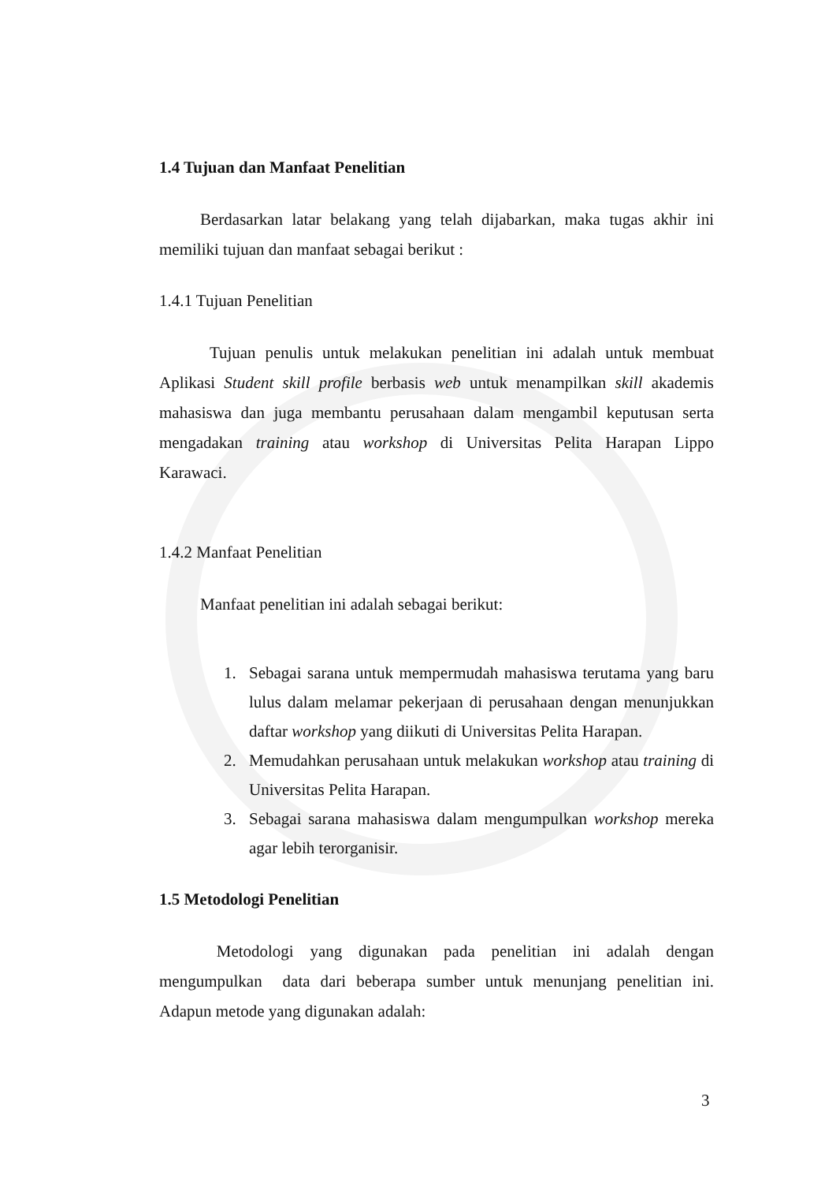1.4 Tujuan dan Manfaat Penelitian
Berdasarkan latar belakang yang telah dijabarkan, maka tugas akhir ini memiliki tujuan dan manfaat sebagai berikut :
1.4.1 Tujuan Penelitian
Tujuan penulis untuk melakukan penelitian ini adalah untuk membuat Aplikasi Student skill profile berbasis web untuk menampilkan skill akademis mahasiswa dan juga membantu perusahaan dalam mengambil keputusan serta mengadakan training atau workshop di Universitas Pelita Harapan Lippo Karawaci.
1.4.2 Manfaat Penelitian
Manfaat penelitian ini adalah sebagai berikut:
1. Sebagai sarana untuk mempermudah mahasiswa terutama yang baru lulus dalam melamar pekerjaan di perusahaan dengan menunjukkan daftar workshop yang diikuti di Universitas Pelita Harapan.
2. Memudahkan perusahaan untuk melakukan workshop atau training di Universitas Pelita Harapan.
3. Sebagai sarana mahasiswa dalam mengumpulkan workshop mereka agar lebih terorganisir.
1.5 Metodologi Penelitian
Metodologi yang digunakan pada penelitian ini adalah dengan mengumpulkan data dari beberapa sumber untuk menunjang penelitian ini. Adapun metode yang digunakan adalah:
3